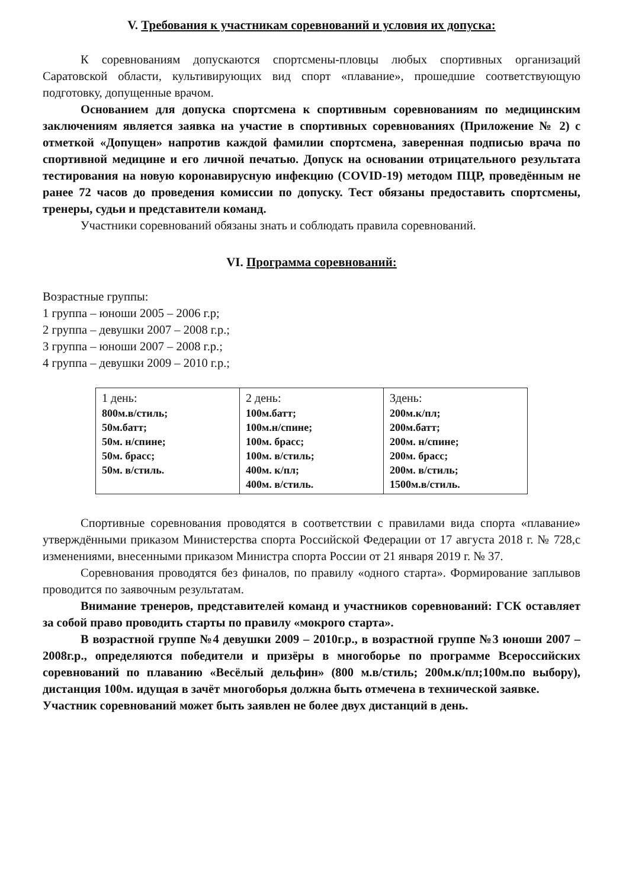V. Требования к участникам соревнований и условия их допуска:
К соревнованиям допускаются спортсмены-пловцы любых спортивных организаций Саратовской области, культивирующих вид спорт «плавание», прошедшие соответствующую подготовку, допущенные врачом.
Основанием для допуска спортсмена к спортивным соревнованиям по медицинским заключениям является заявка на участие в спортивных соревнованиях (Приложение № 2) с отметкой «Допущен» напротив каждой фамилии спортсмена, заверенная подписью врача по спортивной медицине и его личной печатью. Допуск на основании отрицательного результата тестирования на новую коронавирусную инфекцию (COVID-19) методом ПЦР, проведённым не ранее 72 часов до проведения комиссии по допуску. Тест обязаны предоставить спортсмены, тренеры, судьи и представители команд.
Участники соревнований обязаны знать и соблюдать правила соревнований.
VI. Программа соревнований:
Возрастные группы:
1 группа – юноши 2005 – 2006 г.р;
2 группа – девушки 2007 – 2008 г.р.;
3 группа – юноши 2007 – 2008 г.р.;
4 группа – девушки 2009 – 2010 г.р.;
| 1 день: 800м.в/стиль; 50м.батт; 50м. н/спине; 50м. брасс; 50м. в/стиль. | 2 день: 100м.батт; 100м.н/спине; 100м. брасс; 100м. в/стиль; 400м. к/пл; 400м. в/стиль. | 3день: 200м.к/пл; 200м.батт; 200м. н/спине; 200м. брасс; 200м. в/стиль; 1500м.в/стиль. |
Спортивные соревнования проводятся в соответствии с правилами вида спорта «плавание» утверждёнными приказом Министерства спорта Российской Федерации от 17 августа 2018 г. № 728,с изменениями, внесенными приказом Министра спорта России от 21 января 2019 г. № 37.
Соревнования проводятся без финалов, по правилу «одного старта». Формирование заплывов проводится по заявочным результатам.
Внимание тренеров, представителей команд и участников соревнований: ГСК оставляет за собой право проводить старты по правилу «мокрого старта».
В возрастной группе №4 девушки 2009 – 2010г.р., в возрастной группе №3 юноши 2007 – 2008г.р., определяются победители и призёры в многоборье по программе Всероссийских соревнований по плаванию «Весёлый дельфин» (800 м.в/стиль; 200м.к/пл;100м.по выбору), дистанция 100м. идущая в зачёт многоборья должна быть отмечена в технической заявке.
Участник соревнований может быть заявлен не более двух дистанций в день.